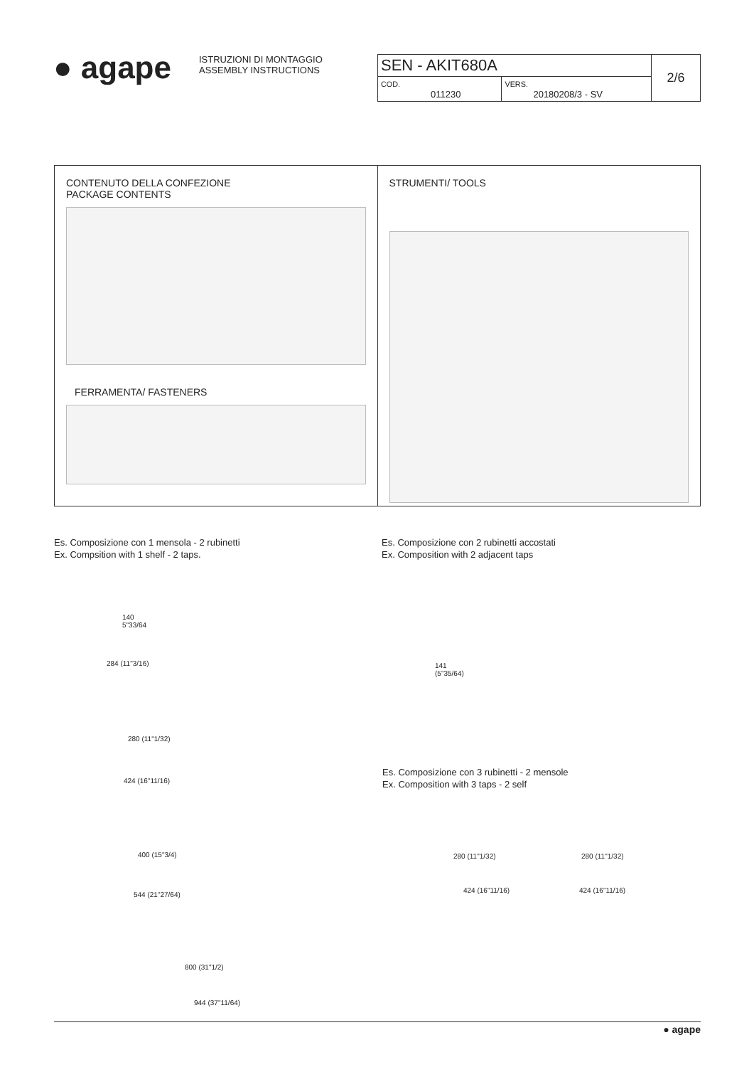● agape
ISTRUZIONI DI MONTAGGIO
ASSEMBLY INSTRUCTIONS
| SEN - AKIT680A | | 2/6 |
| COD. 011230 | VERS. 20180208/3 - SV | |
CONTENUTO DELLA CONFEZIONE
PACKAGE CONTENTS
FERRAMENTA/ FASTENERS
STRUMENTI/ TOOLS
Es. Composizione con 1 mensola - 2 rubinetti
Ex. Compsition with 1 shelf - 2 taps.
Es. Composizione con 2 rubinetti accostati
Ex. Composition with 2 adjacent taps
140
5"33/64
284 (11"3/16)
141
(5"35/64)
280 (11"1/32)
424 (16"11/16)
Es. Composizione con 3 rubinetti - 2 mensole
Ex. Composition with 3 taps - 2 self
280 (11"1/32) 280 (11"1/32)
424 (16"11/16) 424 (16"11/16)
400 (15"3/4)
544 (21"27/64)
800 (31"1/2)
944 (37"11/64)
● agape